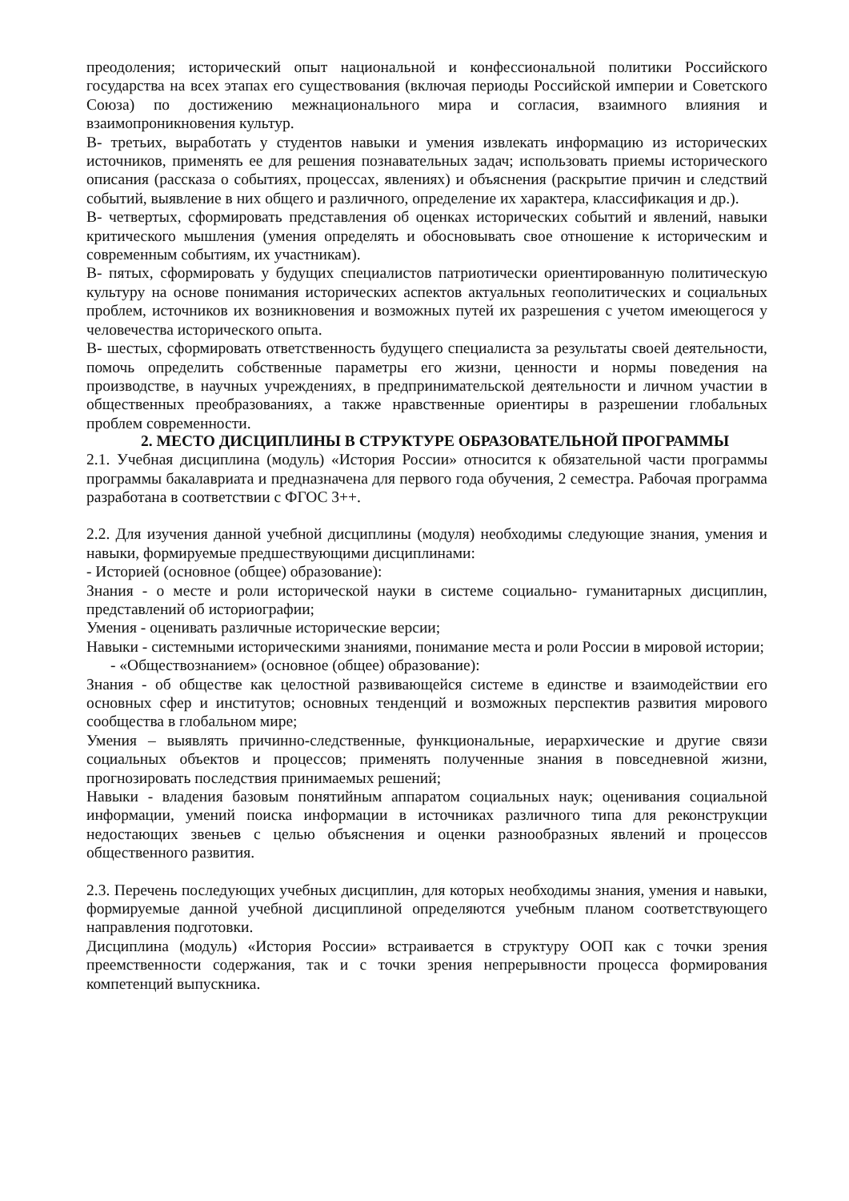преодоления; исторический опыт национальной и конфессиональной политики Российского государства на всех этапах его существования (включая периоды Российской империи и Советского Союза) по достижению межнационального мира и согласия, взаимного влияния и взаимопроникновения культур.
В- третьих, выработать у студентов навыки и умения извлекать информацию из исторических источников, применять ее для решения познавательных задач; использовать приемы исторического описания (рассказа о событиях, процессах, явлениях) и объяснения (раскрытие причин и следствий событий, выявление в них общего и различного, определение их характера, классификация и др.).
В- четвертых, сформировать представления об оценках исторических событий и явлений, навыки критического мышления (умения определять и обосновывать свое отношение к историческим и современным событиям, их участникам).
В- пятых, сформировать у будущих специалистов патриотически ориентированную политическую культуру на основе понимания исторических аспектов актуальных геополитических и социальных проблем, источников их возникновения и возможных путей их разрешения с учетом имеющегося у человечества исторического опыта.
В- шестых, сформировать ответственность будущего специалиста за результаты своей деятельности, помочь определить собственные параметры его жизни, ценности и нормы поведения на производстве, в научных учреждениях, в предпринимательской деятельности и личном участии в общественных преобразованиях, а также нравственные ориентиры в разрешении глобальных проблем современности.
2. МЕСТО ДИСЦИПЛИНЫ В СТРУКТУРЕ ОБРАЗОВАТЕЛЬНОЙ ПРОГРАММЫ
2.1. Учебная дисциплина (модуль) «История России» относится к обязательной части программы программы бакалавриата и предназначена для первого года обучения, 2 семестра. Рабочая программа разработана в соответствии с ФГОС 3++.
2.2. Для изучения данной учебной дисциплины (модуля) необходимы следующие знания, умения и навыки, формируемые предшествующими дисциплинами:
- Историей (основное (общее) образование):
Знания - о месте и роли исторической науки в системе социально- гуманитарных дисциплин, представлений об историографии;
Умения - оценивать различные исторические версии;
Навыки - системными историческими знаниями, понимание места и роли России в мировой истории;
- «Обществознанием» (основное (общее) образование):
Знания - об обществе как целостной развивающейся системе в единстве и взаимодействии его основных сфер и институтов; основных тенденций и возможных перспектив развития мирового сообщества в глобальном мире;
Умения – выявлять причинно-следственные, функциональные, иерархические и другие связи социальных объектов и процессов; применять полученные знания в повседневной жизни, прогнозировать последствия принимаемых решений;
Навыки - владения базовым понятийным аппаратом социальных наук; оценивания социальной информации, умений поиска информации в источниках различного типа для реконструкции недостающих звеньев с целью объяснения и оценки разнообразных явлений и процессов общественного развития.
2.3. Перечень последующих учебных дисциплин, для которых необходимы знания, умения и навыки, формируемые данной учебной дисциплиной определяются учебным планом соответствующего направления подготовки.
Дисциплина (модуль) «История России» встраивается в структуру ООП как с точки зрения преемственности содержания, так и с точки зрения непрерывности процесса формирования компетенций выпускника.